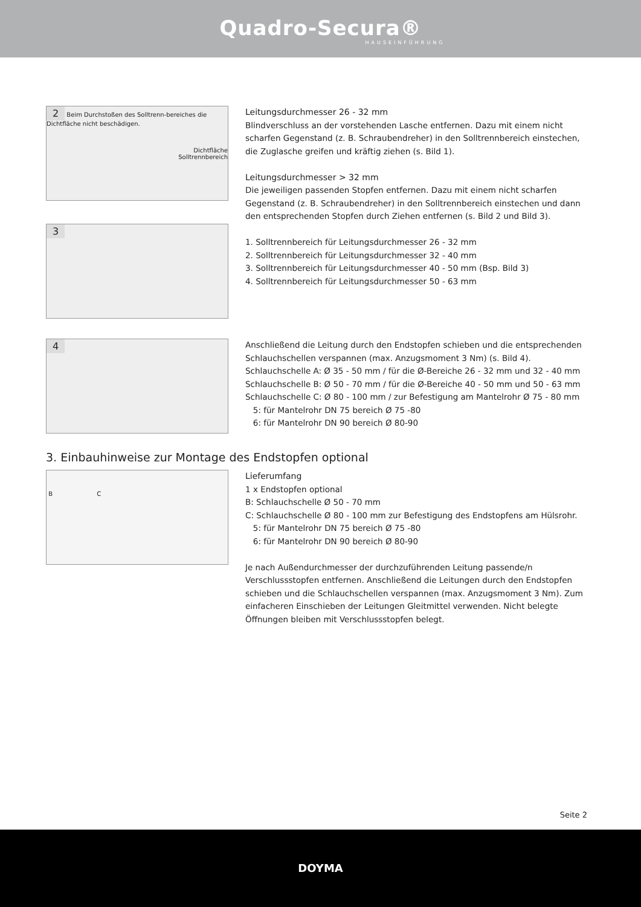Quadro-Secura®
HAUSEINFÜHRUNG
2 Beim Durchstoßen des Solltrenn-bereiches die Dichtfläche nicht beschädigen.
Dichtfläche
Solltrennbereich
3
Leitungsdurchmesser 26 - 32 mm
Blindverschluss an der vorstehenden Lasche entfernen. Dazu mit einem nicht scharfen Gegenstand (z. B. Schraubendreher) in den Solltrennbereich einstechen, die Zuglasche greifen und kräftig ziehen (s. Bild 1).
Leitungsdurchmesser > 32 mm
Die jeweiligen passenden Stopfen entfernen. Dazu mit einem nicht scharfen Gegenstand (z. B. Schraubendreher) in den Solltrennbereich einstechen und dann den entsprechenden Stopfen durch Ziehen entfernen (s. Bild 2 und Bild 3).
1. Solltrennbereich für Leitungsdurchmesser 26 - 32 mm
2. Solltrennbereich für Leitungsdurchmesser 32 - 40 mm
3. Solltrennbereich für Leitungsdurchmesser 40 - 50 mm (Bsp. Bild 3)
4. Solltrennbereich für Leitungsdurchmesser 50 - 63 mm
4
Anschließend die Leitung durch den Endstopfen schieben und die entsprechenden Schlauchschellen verspannen (max. Anzugsmoment 3 Nm) (s. Bild 4).
Schlauchschelle A: Ø 35 - 50 mm / für die Ø-Bereiche 26 - 32 mm und 32 - 40 mm
Schlauchschelle B: Ø 50 - 70 mm / für die Ø-Bereiche 40 - 50 mm und 50 - 63 mm
Schlauchschelle C: Ø 80 - 100 mm / zur Befestigung am Mantelrohr Ø 75 - 80 mm
5: für Mantelrohr DN 75 bereich Ø 75 -80
6: für Mantelrohr DN 90 bereich Ø 80-90
3. Einbauhinweise zur Montage des Endstopfen optional
B C
Lieferumfang
1 x Endstopfen optional
B: Schlauchschelle Ø 50 - 70 mm
C: Schlauchschelle Ø 80 - 100 mm zur Befestigung des Endstopfens am Hülsrohr.
5: für Mantelrohr DN 75 bereich Ø 75 -80
6: für Mantelrohr DN 90 bereich Ø 80-90
Je nach Außendurchmesser der durchzuführenden Leitung passende/n Verschlussstopfen entfernen. Anschließend die Leitungen durch den Endstopfen schieben und die Schlauchschellen verspannen (max. Anzugsmoment 3 Nm). Zum einfacheren Einschieben der Leitungen Gleitmittel verwenden. Nicht belegte Öffnungen bleiben mit Verschlussstopfen belegt.
Seite 2
DOYMA